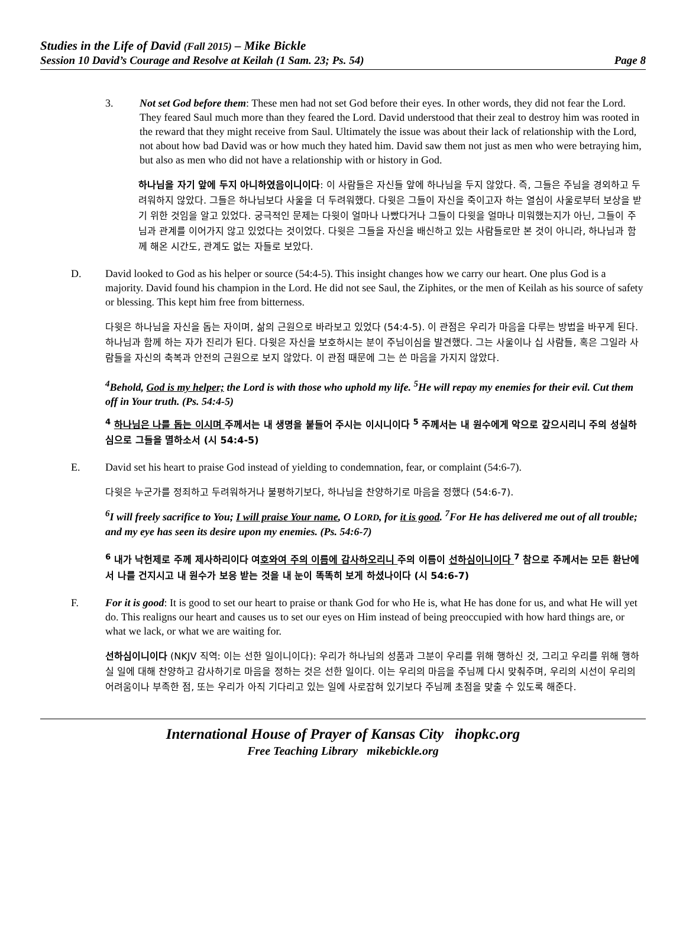Studies in the Life of David (Fall 2015) – Mike Bickle
Session 10 David’s Courage and Resolve at Keilah (1 Sam. 23; Ps. 54) Page 8
3. Not set God before them: These men had not set God before their eyes. In other words, they did not fear the Lord. They feared Saul much more than they feared the Lord. David understood that their zeal to destroy him was rooted in the reward that they might receive from Saul. Ultimately the issue was about their lack of relationship with the Lord, not about how bad David was or how much they hated him. David saw them not just as men who were betraying him, but also as men who did not have a relationship with or history in God.
하나님을 자기 앞에 두지 아니하였음이니이다: 이 사람들은 자신들 앞에 하나님을 두지 않았다. 즉, 그들은 주님을 경외하고 두려워하지 않았다. 그들은 하나님보다 사울을 더 두려워했다. 다윗은 그들이 자신을 죽이고자 하는 열심이 사울로부터 보상을 받기 위한 것임을 알고 있었다. 궁극적인 문제는 다윗이 얼마나 나빴다거나 그들이 다윗을 얼마나 미워했는지가 아닌, 그들이 주님과 관계를 이어가지 않고 있었다는 것이었다. 다윗은 그들을 자신을 배신하고 있는 사람들로만 본 것이 아니라, 하나님과 함께 해온 시간도, 관계도 없는 자들로 보았다.
D. David looked to God as his helper or source (54:4-5). This insight changes how we carry our heart. One plus God is a majority. David found his champion in the Lord. He did not see Saul, the Ziphites, or the men of Keilah as his source of safety or blessing. This kept him free from bitterness.
다윗은 하나님을 자신을 돕는 자이며, 삶의 근원으로 바라보고 있었다 (54:4-5). 이 관점은 우리가 마음을 다루는 방법을 바꾸게 된다. 하나님과 함께 하는 자가 진리가 된다. 다윗은 자신을 보호하시는 분이 주님이심을 발견했다. 그는 사울이나 십 사람들, 혹은 그일라 사람들을 자신의 축복과 안전의 근원으로 보지 않았다. 이 관점 때문에 그는 쓴 마음을 가지지 않았다.
<sup>4</sup> Behold, God is my helper; the Lord is with those who uphold my life. <sup>5</sup>He will repay my enemies for their evil. Cut them off in Your truth. (Ps. 54:4-5)
<sup>4</sup> 하나님은 나를 돕는 이시며 주께서는 내 생명을 붙들어 주시는 이시니이다 <sup>5</sup> 주께서는 내 원수에게 악으로 갚으시리니 주의 성실하심으로 그들을 멸하소서 (시 54:4-5)
E. David set his heart to praise God instead of yielding to condemnation, fear, or complaint (54:6-7).
다윗은 누군가를 정죄하고 두려워하거나 불평하기보다, 하나님을 찬양하기로 마음을 정했다 (54:6-7).
<sup>6</sup> I will freely sacrifice to You; I will praise Your name, O LORD, for it is good. <sup>7</sup>For He has delivered me out of all trouble; and my eye has seen its desire upon my enemies. (Ps. 54:6-7)
<sup>6</sup> 내가 낙헌제로 주께 제사하리이다 여호와여 주의 이름에 감사하오리니 주의 이름이 선하심이니이다 <sup>7</sup> 참으로 주께서는 모든 환난에서 나를 건지시고 내 원수가 보응 받는 것을 내 눈이 똑똑히 보게 하셨나이다 (시 54:6-7)
F. For it is good: It is good to set our heart to praise or thank God for who He is, what He has done for us, and what He will yet do. This realigns our heart and causes us to set our eyes on Him instead of being preoccupied with how hard things are, or what we lack, or what we are waiting for.
선하심이니이다 (NKJV 직역: 이는 선한 일이니이다): 우리가 하나님의 성품과 그분이 우리를 위해 행하신 것, 그리고 우리를 위해 행하실 일에 대해 찬양하고 감사하기로 마음을 정하는 것은 선한 일이다. 이는 우리의 마음을 주님께 다시 맞춰주며, 우리의 시선이 우리의 어려움이나 부족한 점, 또는 우리가 아직 기다리고 있는 일에 사로잡혀 있기보다 주님께 초점을 맞출 수 있도록 해준다.
International House of Prayer of Kansas City ihopkc.org
Free Teaching Library mikebickle.org